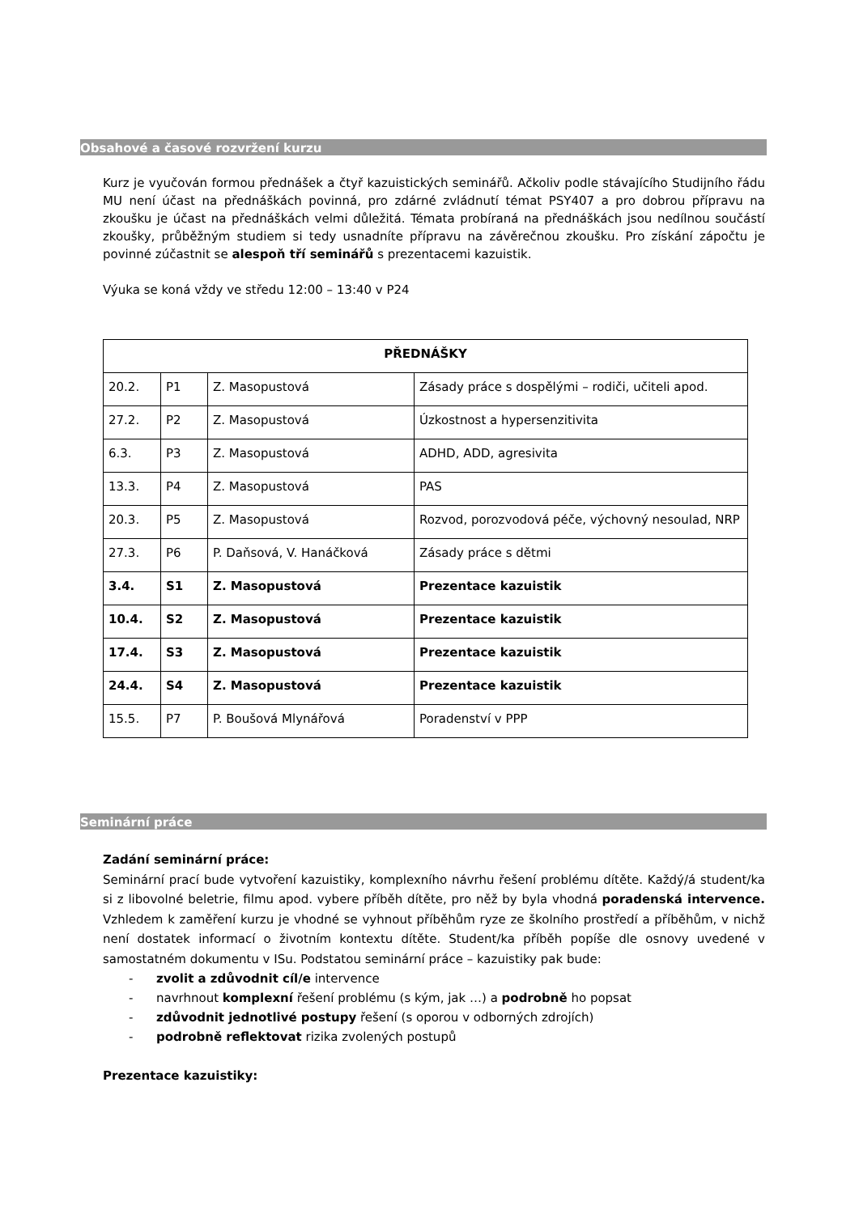Obsahové a časové rozvržení kurzu
Kurz je vyučován formou přednášek a čtyř kazuistických seminářů. Ačkoliv podle stávajícího Studijního řádu MU není účast na přednáškách povinná, pro zdárné zvládnutí témat PSY407 a pro dobrou přípravu na zkoušku je účast na přednáškách velmi důležitá. Témata probíraná na přednáškách jsou nedílnou součástí zkoušky, průběžným studiem si tedy usnadníte přípravu na závěrečnou zkoušku. Pro získání zápočtu je povinné zúčastnit se alespoň tří seminářů s prezentacemi kazuistik.
Výuka se koná vždy ve středu 12:00 – 13:40 v P24
| PŘEDNÁŠKY | | | |
| 20.2. | P1 | Z. Masopustová | Zásady práce s dospělými – rodiči, učiteli apod. |
| 27.2. | P2 | Z. Masopustová | Úzkostnost a hypersenzitivita |
| 6.3. | P3 | Z. Masopustová | ADHD, ADD, agresivita |
| 13.3. | P4 | Z. Masopustová | PAS |
| 20.3. | P5 | Z. Masopustová | Rozvod, porozvodová péče, výchovný nesoulad, NRP |
| 27.3. | P6 | P. Daňsová, V. Hanáčková | Zásady práce s dětmi |
| 3.4. | S1 | Z. Masopustová | Prezentace kazuistik |
| 10.4. | S2 | Z. Masopustová | Prezentace kazuistik |
| 17.4. | S3 | Z. Masopustová | Prezentace kazuistik |
| 24.4. | S4 | Z. Masopustová | Prezentace kazuistik |
| 15.5. | P7 | P. Boušová Mlynářová | Poradenství v PPP |
Seminární práce
Zadání seminární práce:
Seminární prací bude vytvoření kazuistiky, komplexního návrhu řešení problému dítěte. Každý/á student/ka si z libovolné beletrie, filmu apod. vybere příběh dítěte, pro něž by byla vhodná poradenská intervence. Vzhledem k zaměření kurzu je vhodné se vyhnout příběhům ryze ze školního prostředí a příběhům, v nichž není dostatek informací o životním kontextu dítěte. Student/ka příběh popíše dle osnovy uvedené v samostatném dokumentu v ISu. Podstatou seminární práce – kazuistiky pak bude:
- zvolit a zdůvodnit cíl/e intervence
- navrhnout komplexní řešení problému (s kým, jak …) a podrobně ho popsat
- zdůvodnit jednotlivé postupy řešení (s oporou v odborných zdrojích)
- podrobně reflektovat rizika zvolených postupů
Prezentace kazuistiky: